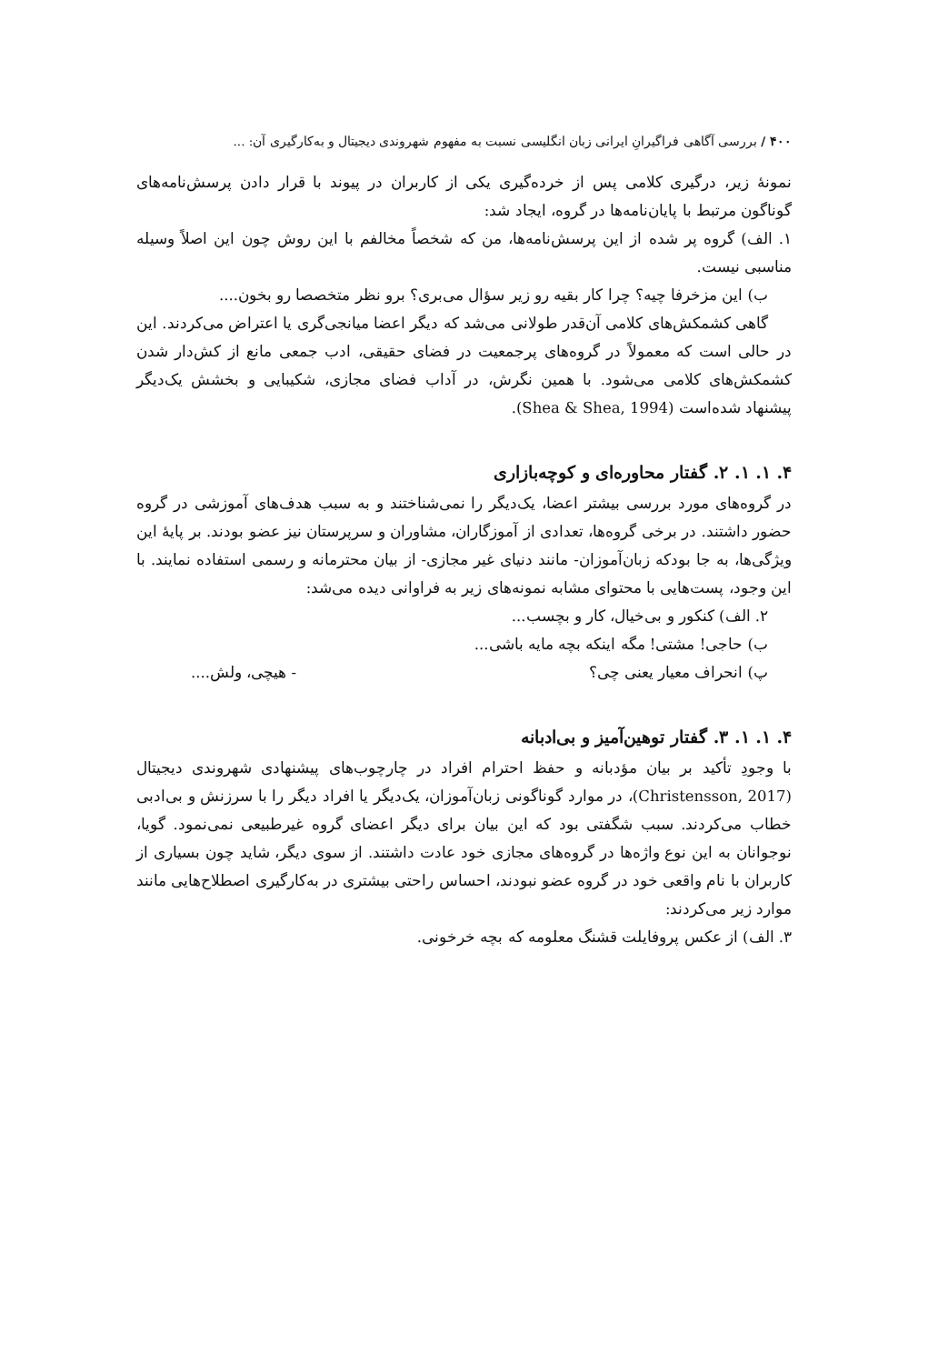۴۰۰ / بررسی آگاهی فراگیرانِ ایرانی زبان انگلیسی نسبت به مفهوم شهروندی دیجیتال و به‌کارگیری آن: ...
نمونۀ زیر، درگیری کلامی پس از خرده‌گیری یکی از کاربران در پیوند با قرار دادن پرسش‌نامه‌های گوناگون مرتبط با پایان‌نامه‌ها در گروه، ایجاد شد:
۱. الف) گروه پر شده از این پرسش‌نامه‌ها، من که شخصاً مخالفم با این روش چون این اصلاً وسیله مناسبی نیست.
ب) این مزخرفا چیه؟ چرا کار بقیه رو زیر سؤال می‌بری؟ برو نظر متخصصا رو بخون....
گاهی کشمکش‌های کلامی آن‌قدر طولانی می‌شد که دیگر اعضا میانجی‌گری یا اعتراض می‌کردند. این در حالی است که معمولاً در گروه‌های پرجمعیت در فضای حقیقی، ادب جمعی مانع از کش‌دار شدن کشمکش‌های کلامی می‌شود. با همین نگرش، در آداب فضای مجازی، شکیبایی و بخشش یک‌دیگر پیشنهاد شده‌است (Shea & Shea, 1994).
۴. ۱. ۱. ۲. گفتار محاوره‌ای و کوچه‌بازاری
در گروه‌های مورد بررسی بیشتر اعضا، یک‌دیگر را نمی‌شناختند و به سبب هدف‌های آموزشی در گروه حضور داشتند. در برخی گروه‌ها، تعدادی از آموزگاران، مشاوران و سرپرستان نیز عضو بودند. بر پایۀ این ویژگی‌ها، به جا بودکه زبان‌آموزان- مانند دنیای غیر مجازی- از بیان محترمانه و رسمی استفاده نمایند. با این وجود، پست‌هایی با محتوای مشابه نمونه‌های زیر به فراوانی دیده می‌شد:
۲. الف) کنکور و بی‌خیال، کار و بچسب...
ب) حاجی! مشتی! مگه اینکه بچه مایه باشی...
پ) انحراف معیار یعنی چی؟ - هیچی، ولش....
۴. ۱. ۱. ۳. گفتار توهین‌آمیز و بی‌ادبانه
با وجودِ تأکید بر بیان مؤدبانه و حفظ احترام افراد در چارچوب‌های پیشنهادی شهروندی دیجیتال (Christensson, 2017)، در موارد گوناگونی زبان‌آموزان، یک‌دیگر یا افراد دیگر را با سرزنش و بی‌ادبی خطاب می‌کردند. سبب شگفتی بود که این بیان برای دیگر اعضای گروه غیرطبیعی نمی‌نمود. گویا، نوجوانان به این نوع واژه‌ها در گروه‌های مجازی خود عادت داشتند. از سوی دیگر، شاید چون بسیاری از کاربران با نام واقعی خود در گروه عضو نبودند، احساس راحتی بیشتری در به‌کارگیری اصطلاح‌هایی مانند موارد زیر می‌کردند:
۳. الف) از عکس پروفایلت قشنگ معلومه که بچه خرخونی.